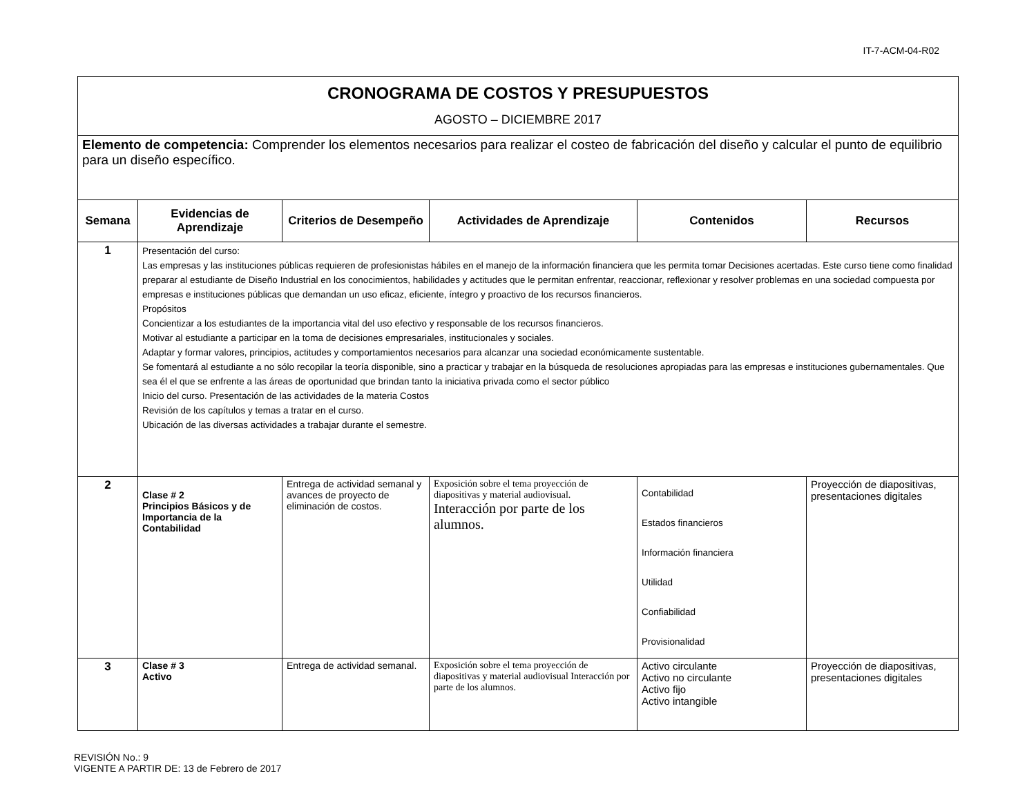IT-7-ACM-04-R02
| CRONOGRAMA DE COSTOS Y PRESUPUESTOS | | | | | |
| AGOSTO – DICIEMBRE 2017 | | | | | |
| Elemento de competencia: Comprender los elementos necesarios para realizar el costeo de fabricación del diseño y calcular el punto de equilibrio para un diseño específico. | | | | | |
| Semana | Evidencias de Aprendizaje | Criterios de Desempeño | Actividades de Aprendizaje | Contenidos | Recursos |
| 1 | Presentación del curso: Las empresas y las instituciones públicas requieren de profesionistas hábiles en el manejo de la información financiera que les permita tomar Decisiones acertadas. Este curso tiene como finalidad preparar al estudiante de Diseño Industrial en los conocimientos, habilidades y actitudes que le permitan enfrentar, reaccionar, reflexionar y resolver problemas en una sociedad compuesta por empresas e instituciones públicas que demandan un uso eficaz, eficiente, íntegro y proactivo de los recursos financieros. Propósitos Concientizar a los estudiantes de la importancia vital del uso efectivo y responsable de los recursos financieros. Motivar al estudiante a participar en la toma de decisiones empresariales, institucionales y sociales. Adaptar y formar valores, principios, actitudes y comportamientos necesarios para alcanzar una sociedad económicamente sustentable. Se fomentará al estudiante a no sólo recopilar la teoría disponible, sino a practicar y trabajar en la búsqueda de resoluciones apropiadas para las empresas e instituciones gubernamentales. Que sea él el que se enfrente a las áreas de oportunidad que brindan tanto la iniciativa privada como el sector público Inicio del curso. Presentación de las actividades de la materia Costos Revisión de los capítulos y temas a tratar en el curso. Ubicación de las diversas actividades a trabajar durante el semestre. | | | | |
| 2 | Clase # 2 Principios Básicos y de Importancia de la Contabilidad | Entrega de actividad semanal y avances de proyecto de eliminación de costos. | Exposición sobre el tema proyección de diapositivas y material audiovisual. Interacción por parte de los alumnos. | Contabilidad Estados financieros Información financiera Utilidad Confiabilidad Provisionalidad | Proyección de diapositivas, presentaciones digitales |
| 3 | Clase # 3 Activo | Entrega de actividad semanal. | Exposición sobre el tema proyección de diapositivas y material audiovisual Interacción por parte de los alumnos. | Activo circulante Activo no circulante Activo fijo Activo intangible | Proyección de diapositivas, presentaciones digitales |
REVISIÓN No.: 9
VIGENTE A PARTIR DE: 13 de Febrero de 2017